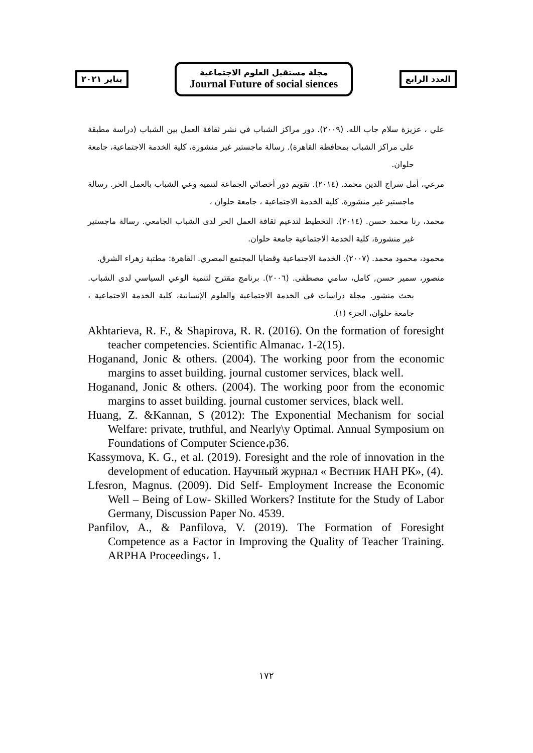يناير ٢٠٢١
مجلة مستقبل العلوم الاجتماعية
Journal Future of social siences
العدد الرابع
علي ، عزيزة سلام جاب الله. (٢٠٠٩). دور مراكز الشباب في نشر ثقافة العمل بين الشباب (دراسة مطبقة على مراكز الشباب بمحافظة القاهرة). رسالة ماجستير غير منشورة، كلية الخدمة الاجتماعية، جامعة حلوان.
مرعي، أمل سراج الدين محمد. (٢٠١٤). تقويم دور أخصائي الجماعة لتنمية وعي الشباب بالعمل الحر. رسالة ماجستير غير منشورة. كلية الخدمة الاجتماعية ، جامعة حلوان ،
محمد، رنا محمد حسن. (٢٠١٤). التخطيط لتدعيم ثقافة العمل الحر لدى الشباب الجامعي. رسالة ماجستير غير منشورة، كلية الخدمة الاجتماعية جامعة حلوان.
محمود، محمود محمد. (٢٠٠٧). الخدمة الاجتماعية وقضايا المجتمع المصري. القاهرة: مطتبة زهراء الشرق.
منصور، سمير حسن, كامل، سامي مصطفى. (٢٠٠٦). برنامج مقترح لتنمية الوعي السياسي لدى الشباب. بحث منشور. مجلة دراسات في الخدمة الاجتماعية والعلوم الإنسانية، كلية الخدمة الاجتماعية ، جامعة حلوان، الجزء (١).
Akhtarieva, R. F., & Shapirova, R. R. (2016). On the formation of foresight teacher competencies. Scientific Almanac، 1-2(15).
Hoganand, Jonic & others. (2004). The working poor from the economic margins to asset building. journal customer services, black well.
Hoganand, Jonic & others. (2004). The working poor from the economic margins to asset building. journal customer services, black well.
Huang, Z. &Kannan, S (2012): The Exponential Mechanism for social Welfare: private, truthful, and Nearly\y Optimal. Annual Symposium on Foundations of Computer Science،p36.
Kassymova, K. G., et al. (2019). Foresight and the role of innovation in the development of education. Научный журнал « Вестник НАН РК», (4).
Lfesron, Magnus. (2009). Did Self- Employment Increase the Economic Well – Being of Low- Skilled Workers? Institute for the Study of Labor Germany, Discussion Paper No. 4539.
Panfilov, A., & Panfilova, V. (2019). The Formation of Foresight Competence as a Factor in Improving the Quality of Teacher Training. ARPHA Proceedings، 1.
١٧٢